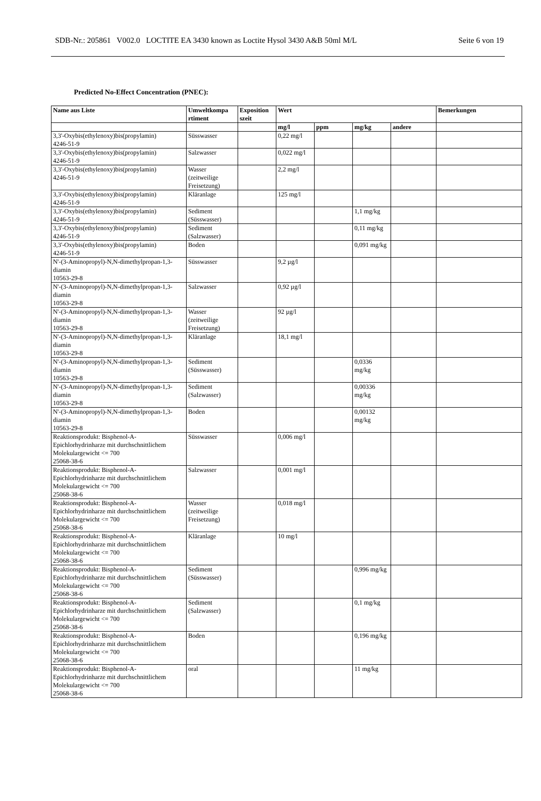SDB-Nr.: 205861 V002.0 LOCTITE EA 3430 known as Loctite Hysol 3430 A&B 50ml M/L Seite 6 von 19
Predicted No-Effect Concentration (PNEC):
| Name aus Liste | Umweltkompa rtiment | Exposition szeit | Wert | | | | Bemerkungen |
| --- | --- | --- | --- | --- | --- | --- | --- |
| | | | mg/l | ppm | mg/kg | andere | |
| 3,3'-Oxybis(ethylenoxy)bis(propylamin) 4246-51-9 | Süsswasser | | 0,22 mg/l | | | | |
| 3,3'-Oxybis(ethylenoxy)bis(propylamin) 4246-51-9 | Salzwasser | | 0,022 mg/l | | | | |
| 3,3'-Oxybis(ethylenoxy)bis(propylamin) 4246-51-9 | Wasser (zeitweilige Freisetzung) | | 2,2 mg/l | | | | |
| 3,3'-Oxybis(ethylenoxy)bis(propylamin) 4246-51-9 | Kläranlage | | 125 mg/l | | | | |
| 3,3'-Oxybis(ethylenoxy)bis(propylamin) 4246-51-9 | Sediment (Süsswasser) | | | | 1,1 mg/kg | | |
| 3,3'-Oxybis(ethylenoxy)bis(propylamin) 4246-51-9 | Sediment (Salzwasser) | | | | 0,11 mg/kg | | |
| 3,3'-Oxybis(ethylenoxy)bis(propylamin) 4246-51-9 | Boden | | | | 0,091 mg/kg | | |
| N'-(3-Aminopropyl)-N,N-dimethylpropan-1,3-diamin 10563-29-8 | Süsswasser | | 9,2 µg/l | | | | |
| N'-(3-Aminopropyl)-N,N-dimethylpropan-1,3-diamin 10563-29-8 | Salzwasser | | 0,92 µg/l | | | | |
| N'-(3-Aminopropyl)-N,N-dimethylpropan-1,3-diamin 10563-29-8 | Wasser (zeitweilige Freisetzung) | | 92 µg/l | | | | |
| N'-(3-Aminopropyl)-N,N-dimethylpropan-1,3-diamin 10563-29-8 | Kläranlage | | 18,1 mg/l | | | | |
| N'-(3-Aminopropyl)-N,N-dimethylpropan-1,3-diamin 10563-29-8 | Sediment (Süsswasser) | | | | 0,0336 mg/kg | | |
| N'-(3-Aminopropyl)-N,N-dimethylpropan-1,3-diamin 10563-29-8 | Sediment (Salzwasser) | | | | 0,00336 mg/kg | | |
| N'-(3-Aminopropyl)-N,N-dimethylpropan-1,3-diamin 10563-29-8 | Boden | | | | 0,00132 mg/kg | | |
| Reaktionsprodukt: Bisphenol-A-Epichlorhydrinharze mit durchschnittlichem Molekulargewicht <= 700 25068-38-6 | Süsswasser | | 0,006 mg/l | | | | |
| Reaktionsprodukt: Bisphenol-A-Epichlorhydrinharze mit durchschnittlichem Molekulargewicht <= 700 25068-38-6 | Salzwasser | | 0,001 mg/l | | | | |
| Reaktionsprodukt: Bisphenol-A-Epichlorhydrinharze mit durchschnittlichem Molekulargewicht <= 700 25068-38-6 | Wasser (zeitweilige Freisetzung) | | 0,018 mg/l | | | | |
| Reaktionsprodukt: Bisphenol-A-Epichlorhydrinharze mit durchschnittlichem Molekulargewicht <= 700 25068-38-6 | Kläranlage | | 10 mg/l | | | | |
| Reaktionsprodukt: Bisphenol-A-Epichlorhydrinharze mit durchschnittlichem Molekulargewicht <= 700 25068-38-6 | Sediment (Süsswasser) | | | | 0,996 mg/kg | | |
| Reaktionsprodukt: Bisphenol-A-Epichlorhydrinharze mit durchschnittlichem Molekulargewicht <= 700 25068-38-6 | Sediment (Salzwasser) | | | | 0,1 mg/kg | | |
| Reaktionsprodukt: Bisphenol-A-Epichlorhydrinharze mit durchschnittlichem Molekulargewicht <= 700 25068-38-6 | Boden | | | | 0,196 mg/kg | | |
| Reaktionsprodukt: Bisphenol-A-Epichlorhydrinharze mit durchschnittlichem Molekulargewicht <= 700 25068-38-6 | oral | | | | 11 mg/kg | | |